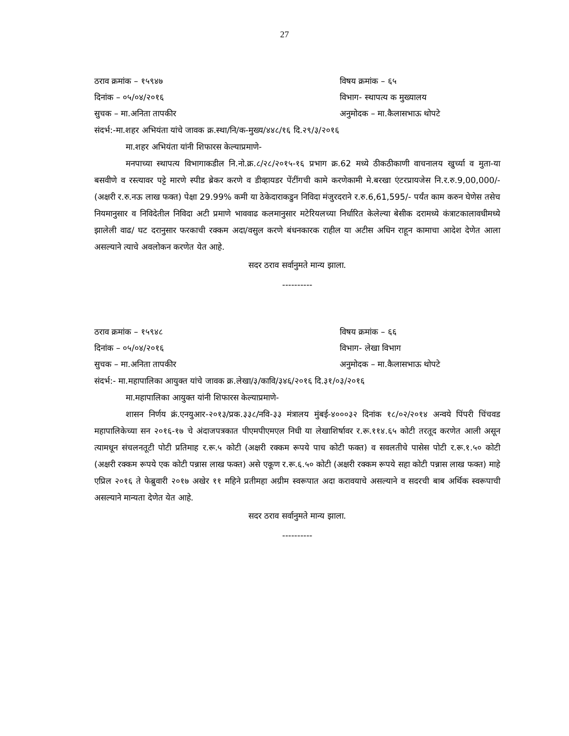27
ठराव क्रमांक – १५९४७ विषय क्रमांक – ६५
दिनांक – ०५/०४/२०१६ विभाग- स्थापत्य क मुख्यालय
सुचक – मा.अनिता तापकीर अनुमोदक – मा.कैलासभाऊ थोपटे
संदर्भ:-मा.शहर अभियंता यांचे जावक क्र.स्था/नि/क-मुख्य/४४८/१६ दि.२९/३/२०१६
मा.शहर अभियंता यांनी शिफारस केल्याप्रमाणे-
मनपाच्या स्थापत्य विभागाकडील नि.नो.क्र.८/२८/२०१५-१६ प्रभाग क्र.62 मध्ये ठीकठीकाणी वाचनालय खुर्च्या व मुता-या बसवीणे व रस्त्यावर पट्टे मारणे स्पीड ब्रेकर करणे व डीव्हायडर पेंटींगची कामे करणेकामी मे.बरखा एंटरप्रायजेस नि.र.रु.9,00,000/- (अक्षरी र.रु.नऊ लाख फक्त) पेक्षा 29.99% कमी या ठेकेदाराकडुन निविदा मंजुरदराने र.रु.6,61,595/- पर्यंत काम करुन घेणेस तसेच नियमानुसार व निविदेतील निविदा अटी प्रमाणे भाववाढ कलमानुसार मटेरियलच्या निर्धारित केलेल्या बेसीक दरामध्ये कंत्राटकालावधीमध्ये झालेली वाढ/ घट दरानुसार फरकाची रक्कम अदा/वसुल करणे बंधनकारक राहील या अटीस अधिन राहून कामाचा आदेश देणेत आला असल्याने त्याचे अवलोकन करणेत येत आहे.
सदर ठराव सर्वानुमते मान्य झाला.
----------
ठराव क्रमांक – १५९४८ विषय क्रमांक – ६६
दिनांक – ०५/०४/२०१६ विभाग- लेखा विभाग
सुचक – मा.अनिता तापकीर अनुमोदक – मा.कैलासभाऊ थोपटे
संदर्भ:- मा.महापालिका आयुक्त यांचे जावक क्र.लेखा/३/कावि/३४६/२०१६ दि.३१/०३/२०१६
मा.महापालिका आयुक्त यांनी शिफारस केल्याप्रमाणे-
शासन निर्णय क्रं.एनयुआर-२०१३/प्रक.३३८/नवि-३३ मंत्रालय मुंबई-४०००३२ दिनांक १८/०२/२०१४ अन्वये पिंपरी चिंचवड महापालिकेच्या सन २०१६-१७ चे अंदाजपत्रकात पीएमपीएमएल निधी या लेखाशिर्षावर र.रू.११४.६५ कोटी तरतूद करणेत आली असून त्यामधून संचलनतूटी पोटी प्रतिमाह र.रू.५ कोटी (अक्षरी रक्कम रूपये पाच कोटी फक्त) व सवलतीचे पासेस पोटी र.रू.१.५० कोटी (अक्षरी रक्कम रूपये एक कोटी पन्नास लाख फक्त) असे एकूण र.रू.६.५० कोटी (अक्षरी रक्कम रूपये सहा कोटी पन्नास लाख फक्त) माहे एप्रिल २०१६ ते फेब्रुवारी २०१७ अखेर ११ महिने प्रतीमहा अग्रीम स्वरूपात अदा करावयाचे असल्याने व सदरची बाब अर्थिक स्वरूपाची असल्याने मान्यता देणेत येत आहे.
सदर ठराव सर्वानुमते मान्य झाला.
----------